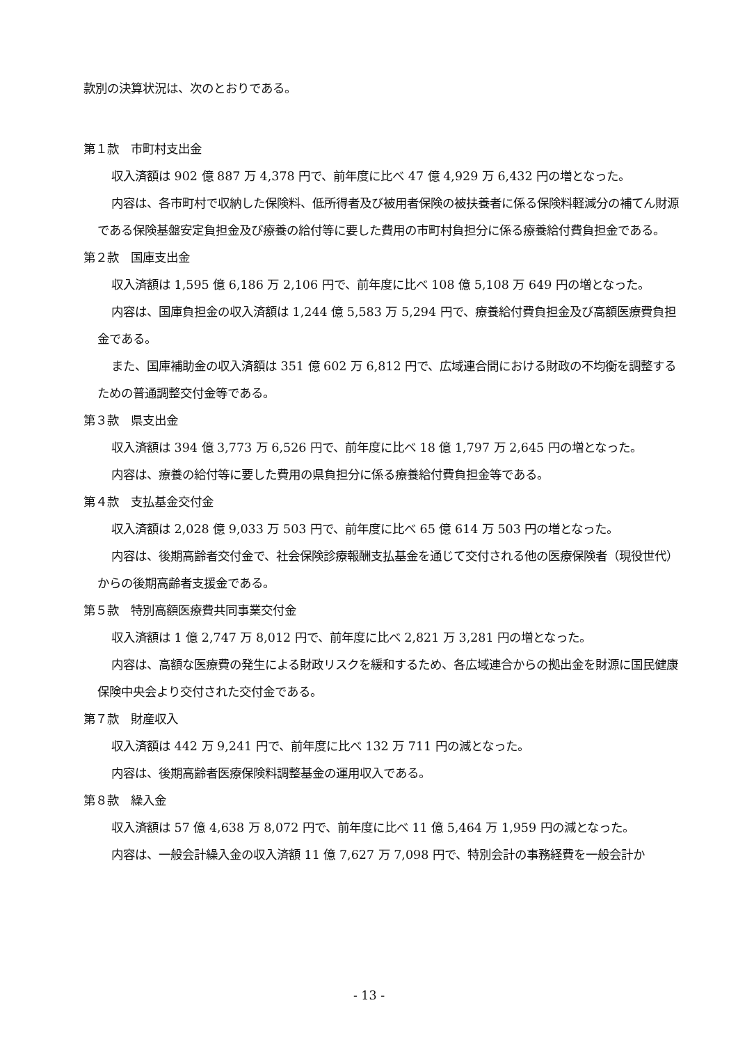款別の決算状況は、次のとおりである。
第１款　市町村支出金
収入済額は 902 億 887 万 4,378 円で、前年度に比べ 47 億 4,929 万 6,432 円の増となった。
内容は、各市町村で収納した保険料、低所得者及び被用者保険の被扶養者に係る保険料軽減分の補てん財源である保険基盤安定負担金及び療養の給付等に要した費用の市町村負担分に係る療養給付費負担金である。
第２款　国庫支出金
収入済額は 1,595 億 6,186 万 2,106 円で、前年度に比べ 108 億 5,108 万 649 円の増となった。
内容は、国庫負担金の収入済額は 1,244 億 5,583 万 5,294 円で、療養給付費負担金及び高額医療費負担金である。
また、国庫補助金の収入済額は 351 億 602 万 6,812 円で、広域連合間における財政の不均衡を調整するための普通調整交付金等である。
第３款　県支出金
収入済額は 394 億 3,773 万 6,526 円で、前年度に比べ 18 億 1,797 万 2,645 円の増となった。
内容は、療養の給付等に要した費用の県負担分に係る療養給付費負担金等である。
第４款　支払基金交付金
収入済額は 2,028 億 9,033 万 503 円で、前年度に比べ 65 億 614 万 503 円の増となった。
内容は、後期高齢者交付金で、社会保険診療報酬支払基金を通じて交付される他の医療保険者（現役世代）からの後期高齢者支援金である。
第５款　特別高額医療費共同事業交付金
収入済額は 1 億 2,747 万 8,012 円で、前年度に比べ 2,821 万 3,281 円の増となった。
内容は、高額な医療費の発生による財政リスクを緩和するため、各広域連合からの拠出金を財源に国民健康保険中央会より交付された交付金である。
第７款　財産収入
収入済額は 442 万 9,241 円で、前年度に比べ 132 万 711 円の減となった。
内容は、後期高齢者医療保険料調整基金の運用収入である。
第８款　繰入金
収入済額は 57 億 4,638 万 8,072 円で、前年度に比べ 11 億 5,464 万 1,959 円の減となった。
内容は、一般会計繰入金の収入済額 11 億 7,627 万 7,098 円で、特別会計の事務経費を一般会計か
- 13 -